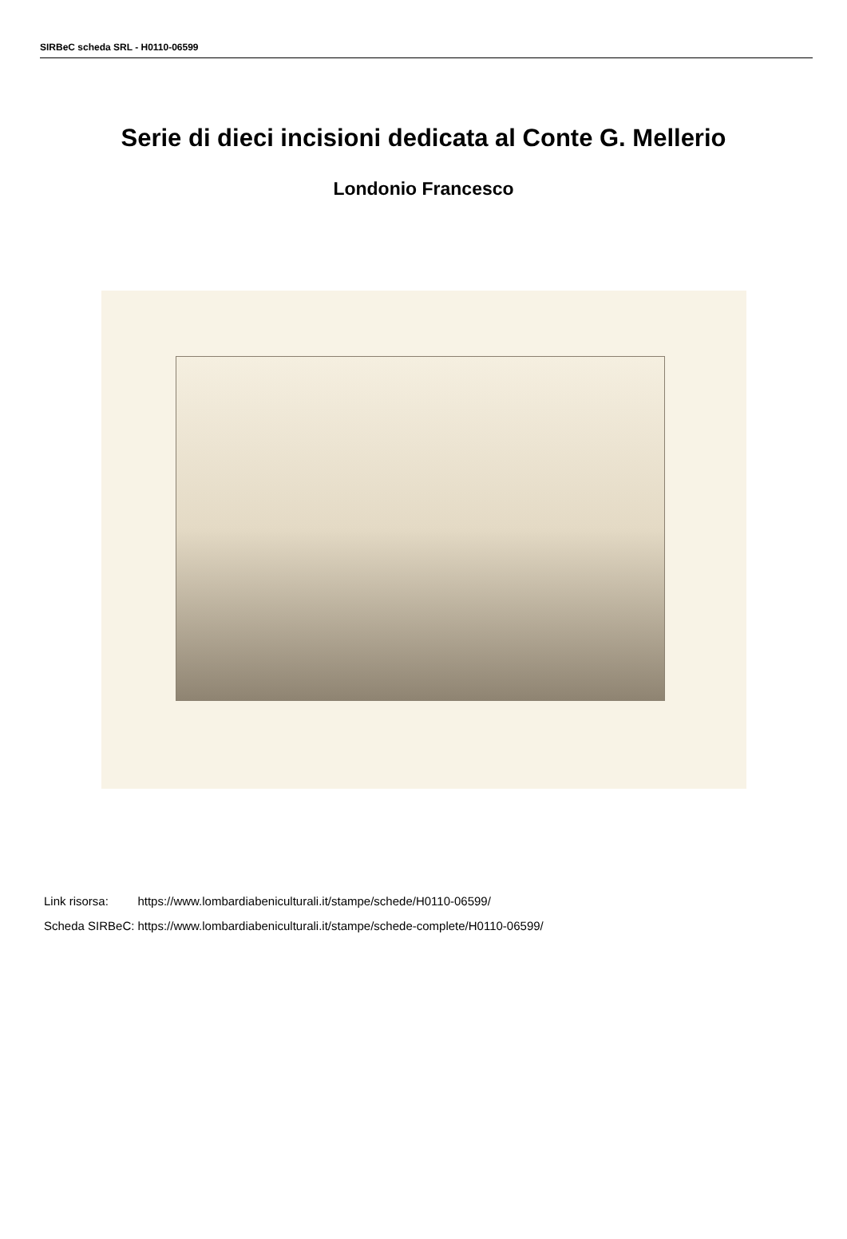SIRBeC scheda SRL - H0110-06599
Serie di dieci incisioni dedicata al Conte G. Mellerio
Londonio Francesco
| Link risorsa: | https://www.lombardiabeniculturali.it/stampe/schede/H0110-06599/ |
| Scheda SIRBeC: | https://www.lombardiabeniculturali.it/stampe/schede-complete/H0110-06599/ |